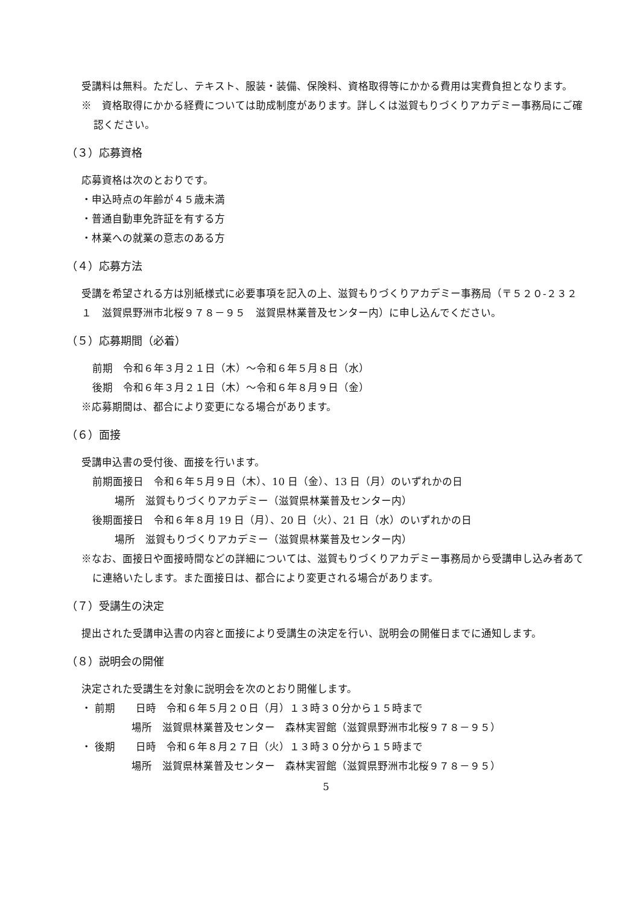受講料は無料。ただし、テキスト、服装・装備、保険料、資格取得等にかかる費用は実費負担となります。
※　資格取得にかかる経費については助成制度があります。詳しくは滋賀もりづくりアカデミー事務局にご確認ください。
（３）応募資格
応募資格は次のとおりです。
・申込時点の年齢が４５歳未満
・普通自動車免許証を有する方
・林業への就業の意志のある方
（４）応募方法
受講を希望される方は別紙様式に必要事項を記入の上、滋賀もりづくりアカデミー事務局（〒５２０-２３２１　滋賀県野洲市北桜９７８－９５　滋賀県林業普及センター内）に申し込んでください。
（５）応募期間（必着）
前期　令和６年３月２１日（木）～令和６年５月８日（水）
後期　令和６年３月２１日（木）～令和６年８月９日（金）
※応募期間は、都合により変更になる場合があります。
（６）面接
受講申込書の受付後、面接を行います。
前期面接日　令和６年５月９日（木）、10 日（金）、13 日（月）のいずれかの日
場所　滋賀もりづくりアカデミー（滋賀県林業普及センター内）
後期面接日　令和６年８月 19 日（月）、20 日（火）、21 日（水）のいずれかの日
場所　滋賀もりづくりアカデミー（滋賀県林業普及センター内）
※なお、面接日や面接時間などの詳細については、滋賀もりづくりアカデミー事務局から受講申し込み者あてに連絡いたします。また面接日は、都合により変更される場合があります。
（７）受講生の決定
提出された受講申込書の内容と面接により受講生の決定を行い、説明会の開催日までに通知します。
（８）説明会の開催
決定された受講生を対象に説明会を次のとおり開催します。
・ 前期　　日時　令和６年５月２０日（月）１３時３０分から１５時まで
場所　滋賀県林業普及センター　森林実習館（滋賀県野洲市北桜９７８－９５）
・ 後期　　日時　令和６年８月２７日（火）１３時３０分から１５時まで
場所　滋賀県林業普及センター　森林実習館（滋賀県野洲市北桜９７８－９５）
5